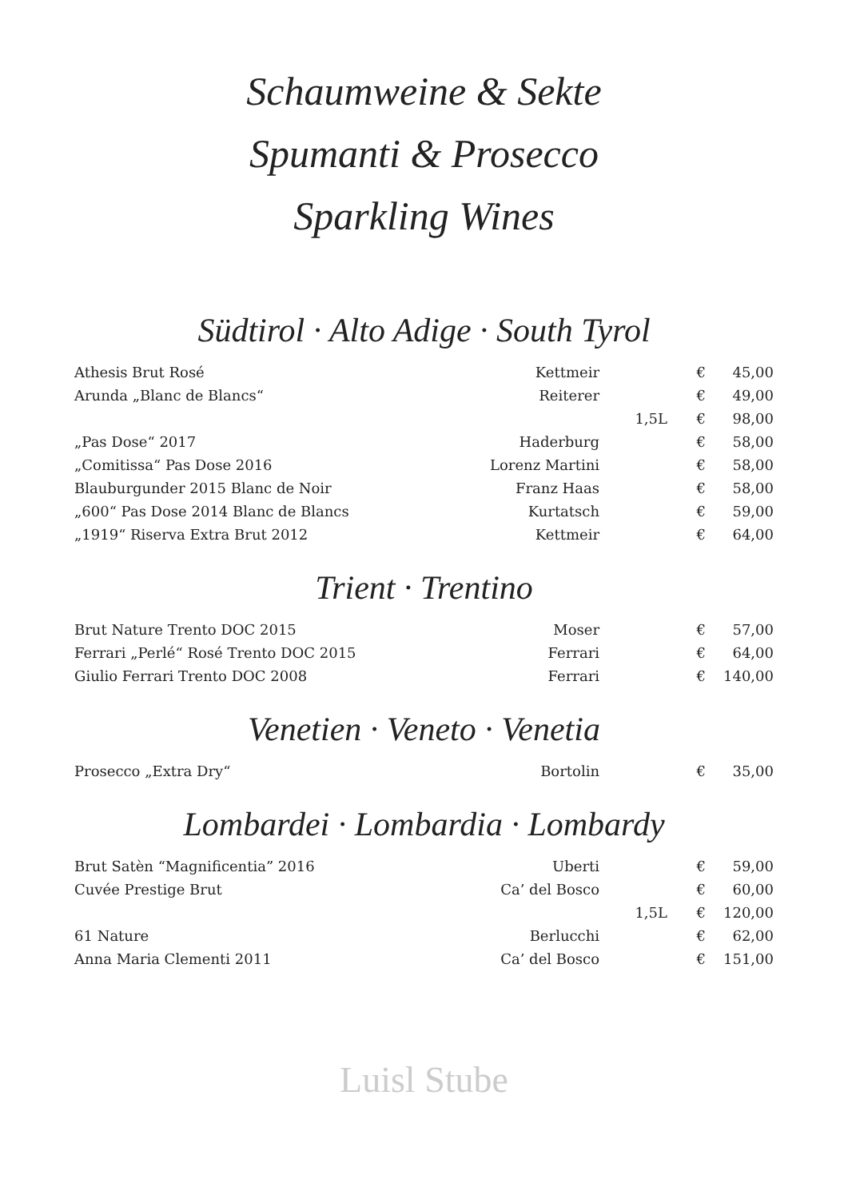Schaumweine & Sekte
Spumanti & Prosecco
Sparkling Wines
Südtirol · Alto Adige · South Tyrol
| Athesis Brut Rosé | Kettmeir | | € | 45,00 |
| Arunda „Blanc de Blancs“ | Reiterer | | € | 49,00 |
| | | 1,5L | € | 98,00 |
| „Pas Dose“ 2017 | Haderburg | | € | 58,00 |
| „Comitissa“ Pas Dose 2016 | Lorenz Martini | | € | 58,00 |
| Blauburgunder 2015 Blanc de Noir | Franz Haas | | € | 58,00 |
| „600“ Pas Dose 2014 Blanc de Blancs | Kurtatsch | | € | 59,00 |
| „1919“ Riserva Extra Brut 2012 | Kettmeir | | € | 64,00 |
Trient · Trentino
| Brut Nature Trento DOC 2015 | Moser | | € | 57,00 |
| Ferrari „Perlé“ Rosé Trento DOC 2015 | Ferrari | | € | 64,00 |
| Giulio Ferrari Trento DOC 2008 | Ferrari | | € | 140,00 |
Venetien · Veneto · Venetia
| Prosecco „Extra Dry“ | Bortolin | | € | 35,00 |
Lombardei · Lombardia · Lombardy
| Brut Satèn “Magnificentia” 2016 | Uberti | | € | 59,00 |
| Cuvée Prestige Brut | Ca’ del Bosco | | € | 60,00 |
| | | 1,5L | € | 120,00 |
| 61 Nature | Berlucchi | | € | 62,00 |
| Anna Maria Clementi 2011 | Ca’ del Bosco | | € | 151,00 |
Luisl Stube